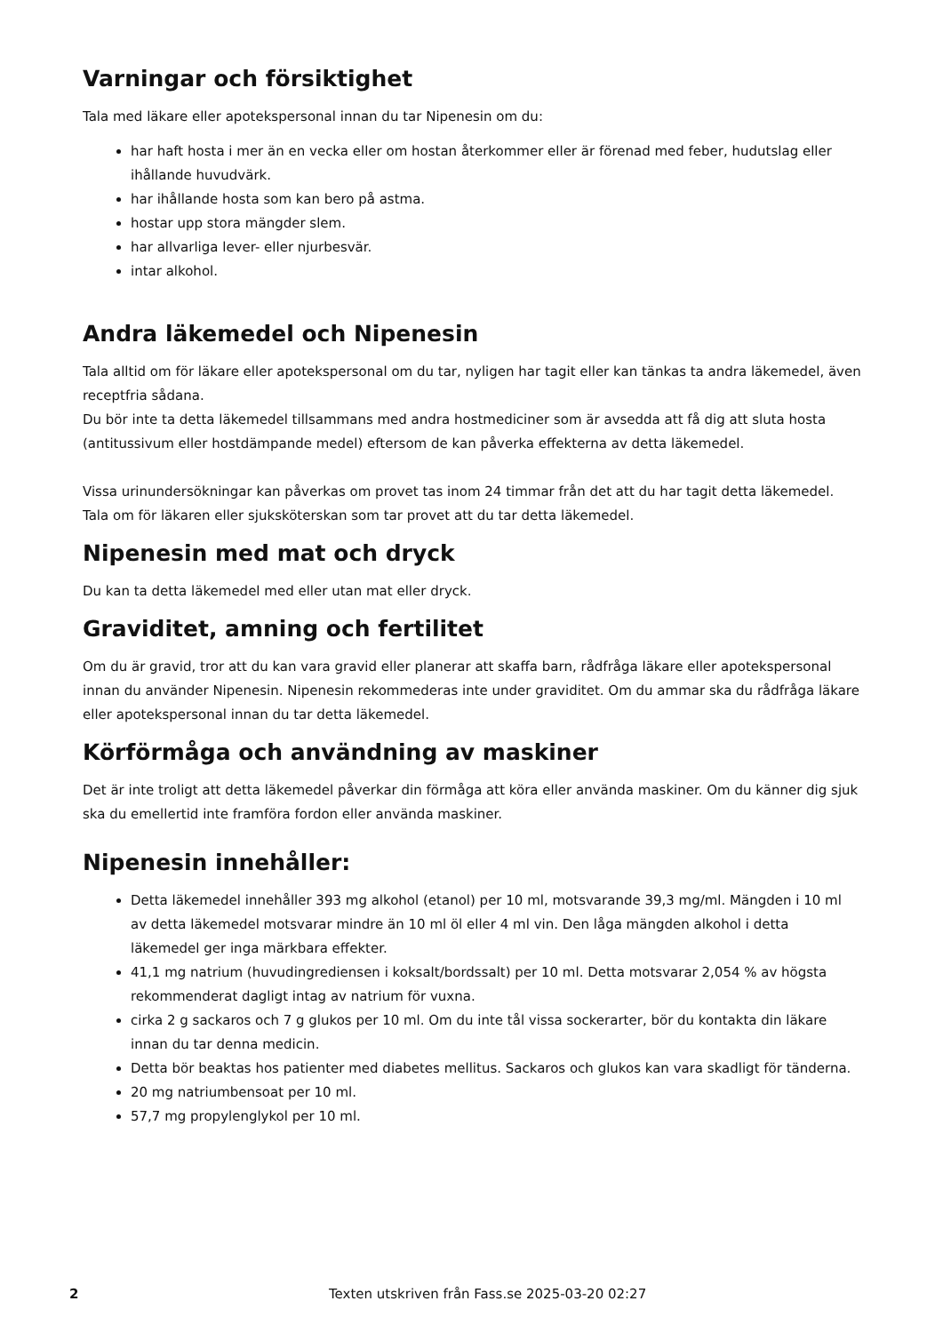Varningar och försiktighet
Tala med läkare eller apotekspersonal innan du tar Nipenesin om du:
har haft hosta i mer än en vecka eller om hostan återkommer eller är förenad med feber, hudutslag eller ihållande huvudvärk.
har ihållande hosta som kan bero på astma.
hostar upp stora mängder slem.
har allvarliga lever- eller njurbesvär.
intar alkohol.
Andra läkemedel och Nipenesin
Tala alltid om för läkare eller apotekspersonal om du tar, nyligen har tagit eller kan tänkas ta andra läkemedel, även receptfria sådana.
Du bör inte ta detta läkemedel tillsammans med andra hostmediciner som är avsedda att få dig att sluta hosta (antitussivum eller hostdämpande medel) eftersom de kan påverka effekterna av detta läkemedel.
Vissa urinundersökningar kan påverkas om provet tas inom 24 timmar från det att du har tagit detta läkemedel. Tala om för läkaren eller sjuksköterskan som tar provet att du tar detta läkemedel.
Nipenesin med mat och dryck
Du kan ta detta läkemedel med eller utan mat eller dryck.
Graviditet, amning och fertilitet
Om du är gravid, tror att du kan vara gravid eller planerar att skaffa barn, rådfråga läkare eller apotekspersonal innan du använder Nipenesin. Nipenesin rekommederas inte under graviditet. Om du ammar ska du rådfråga läkare eller apotekspersonal innan du tar detta läkemedel.
Körförmåga och användning av maskiner
Det är inte troligt att detta läkemedel påverkar din förmåga att köra eller använda maskiner. Om du känner dig sjuk ska du emellertid inte framföra fordon eller använda maskiner.
Nipenesin innehåller:
Detta läkemedel innehåller 393 mg alkohol (etanol) per 10 ml, motsvarande 39,3 mg/ml. Mängden i 10 ml av detta läkemedel motsvarar mindre än 10 ml öl eller 4 ml vin. Den låga mängden alkohol i detta läkemedel ger inga märkbara effekter.
41,1 mg natrium (huvudingrediensen i koksalt/bordssalt) per 10 ml. Detta motsvarar 2,054 % av högsta rekommenderat dagligt intag av natrium för vuxna.
cirka 2 g sackaros och 7 g glukos per 10 ml. Om du inte tål vissa sockerarter, bör du kontakta din läkare innan du tar denna medicin.
Detta bör beaktas hos patienter med diabetes mellitus. Sackaros och glukos kan vara skadligt för tänderna.
20 mg natriumbensoat per 10 ml.
57,7 mg propylenglykol per 10 ml.
2 Texten utskriven från Fass.se 2025-03-20 02:27